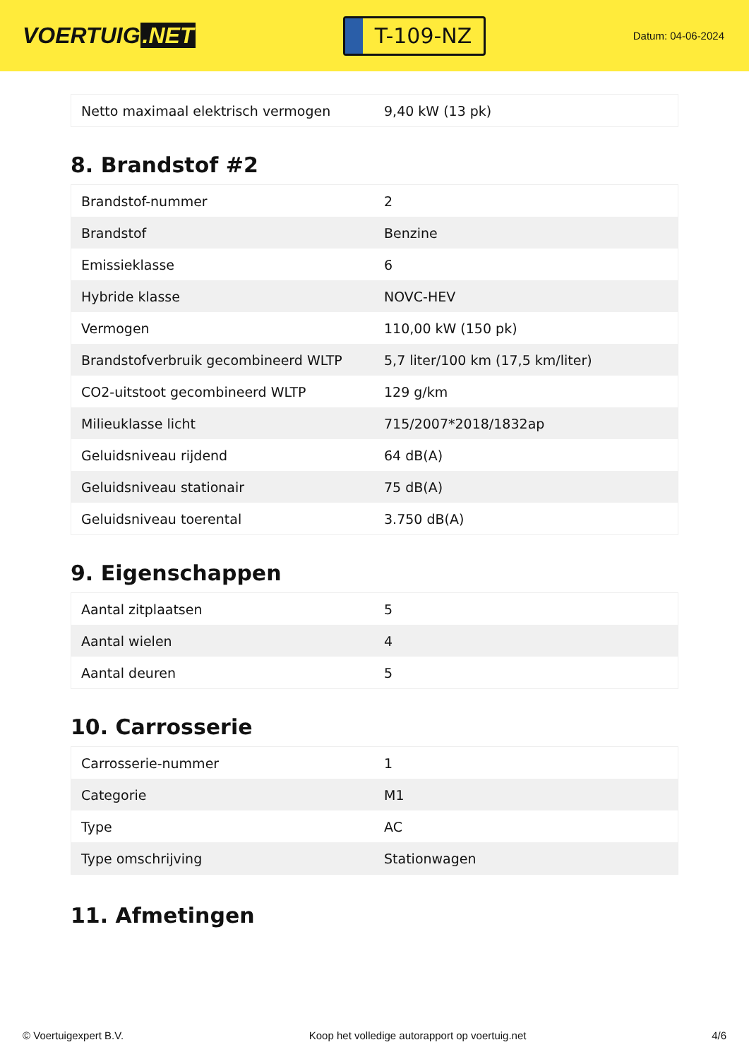VOERTUIG.NET
T-109-NZ
Datum: 04-06-2024
| Netto maximaal elektrisch vermogen | 9,40 kW (13 pk) |
8. Brandstof #2
| Brandstof-nummer | 2 |
| Brandstof | Benzine |
| Emissieklasse | 6 |
| Hybride klasse | NOVC-HEV |
| Vermogen | 110,00 kW (150 pk) |
| Brandstofverbruik gecombineerd WLTP | 5,7 liter/100 km (17,5 km/liter) |
| CO2-uitstoot gecombineerd WLTP | 129 g/km |
| Milieuklasse licht | 715/2007*2018/1832ap |
| Geluidsniveau rijdend | 64 dB(A) |
| Geluidsniveau stationair | 75 dB(A) |
| Geluidsniveau toerental | 3.750 dB(A) |
9. Eigenschappen
| Aantal zitplaatsen | 5 |
| Aantal wielen | 4 |
| Aantal deuren | 5 |
10. Carrosserie
| Carrosserie-nummer | 1 |
| Categorie | M1 |
| Type | AC |
| Type omschrijving | Stationwagen |
11. Afmetingen
© Voertuigexpert B.V. Koop het volledige autorapport op voertuig.net 4/6